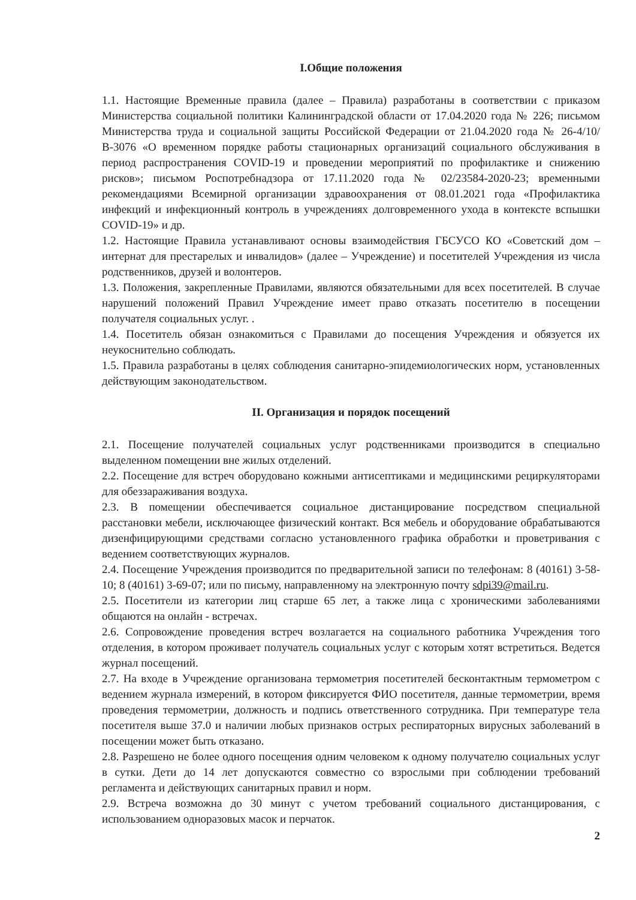I.Общие положения
1.1. Настоящие Временные правила (далее – Правила) разработаны в соответствии с приказом Министерства социальной политики Калининградской области от 17.04.2020 года № 226; письмом Министерства труда и социальной защиты Российской Федерации от 21.04.2020 года № 26-4/10/В-3076 «О временном порядке работы стационарных организаций социального обслуживания в период распространения COVID-19 и проведении мероприятий по профилактике и снижению рисков»; письмом Роспотребнадзора от 17.11.2020 года № 02/23584-2020-23; временными рекомендациями Всемирной организации здравоохранения от 08.01.2021 года «Профилактика инфекций и инфекционный контроль в учреждениях долговременного ухода в контексте вспышки COVID-19» и др.
1.2. Настоящие Правила устанавливают основы взаимодействия ГБСУСО КО «Советский дом – интернат для престарелых и инвалидов» (далее – Учреждение) и посетителей Учреждения из числа родственников, друзей и волонтеров.
1.3. Положения, закрепленные Правилами, являются обязательными для всех посетителей. В случае нарушений положений Правил Учреждение имеет право отказать посетителю в посещении получателя социальных услуг. .
1.4. Посетитель обязан ознакомиться с Правилами до посещения Учреждения и обязуется их неукоснительно соблюдать.
1.5. Правила разработаны в целях соблюдения санитарно-эпидемиологических норм, установленных действующим законодательством.
II. Организация и порядок посещений
2.1. Посещение получателей социальных услуг родственниками производится в специально выделенном помещении вне жилых отделений.
2.2. Посещение для встреч оборудовано кожными антисептиками и медицинскими рециркуляторами для обеззараживания воздуха.
2.3. В помещении обеспечивается социальное дистанцирование посредством специальной расстановки мебели, исключающее физический контакт. Вся мебель и оборудование обрабатываются дизенфицирующими средствами согласно установленного графика обработки и проветривания с ведением соответствующих журналов.
2.4. Посещение Учреждения производится по предварительной записи по телефонам: 8 (40161) 3-58-10; 8 (40161) 3-69-07; или по письму, направленному на электронную почту sdpi39@mail.ru.
2.5. Посетители из категории лиц старше 65 лет, а также лица с хроническими заболеваниями общаются на онлайн - встречах.
2.6. Сопровождение проведения встреч возлагается на социального работника Учреждения того отделения, в котором проживает получатель социальных услуг с которым хотят встретиться. Ведется журнал посещений.
2.7. На входе в Учреждение организована термометрия посетителей бесконтактным термометром с ведением журнала измерений, в котором фиксируется ФИО посетителя, данные термометрии, время проведения термометрии, должность и подпись ответственного сотрудника. При температуре тела посетителя выше 37.0 и наличии любых признаков острых респираторных вирусных заболеваний в посещении может быть отказано.
2.8. Разрешено не более одного посещения одним человеком к одному получателю социальных услуг в сутки. Дети до 14 лет допускаются совместно со взрослыми при соблюдении требований регламента и действующих санитарных правил и норм.
2.9. Встреча возможна до 30 минут с учетом требований социального дистанцирования, с использованием одноразовых масок и перчаток.
2